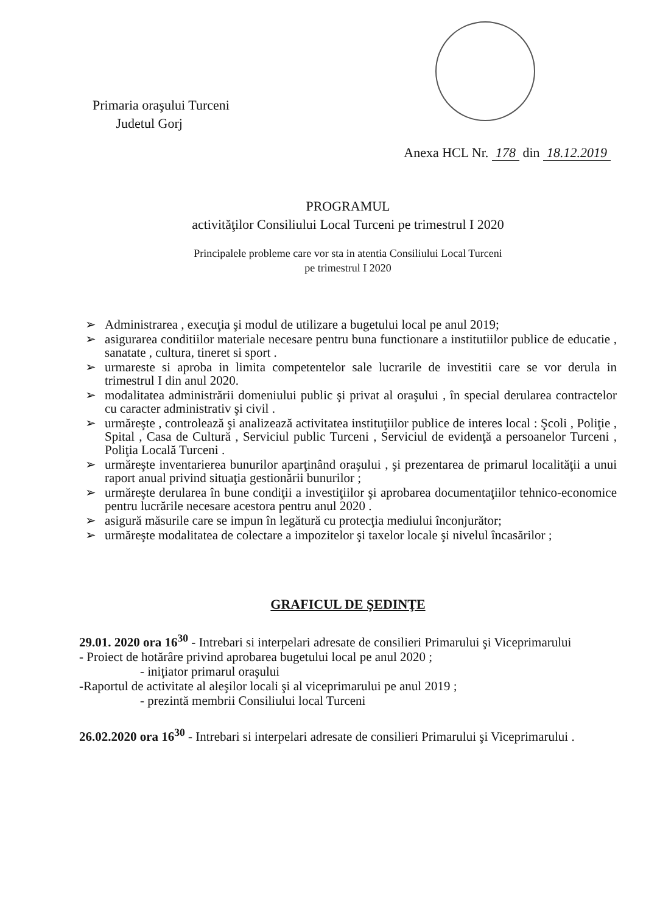Primaria oraşului Turceni
Judetul Gorj
Anexa HCL Nr. 178 din 18.12.2019
PROGRAMUL
activităţilor Consiliului Local Turceni pe trimestrul I 2020
Principalele probleme care vor sta in atentia Consiliului Local Turceni
pe trimestrul I 2020
➢ Administrarea , execuţia şi modul de utilizare a bugetului local pe anul 2019;
➢ asigurarea conditiilor materiale necesare pentru buna functionare a institutiilor publice de educatie , sanatate , cultura, tineret si sport .
➢ urmareste si aproba in limita competentelor sale lucrarile de investitii care se vor derula in trimestrul I din anul 2020.
➢ modalitatea administrării domeniului public şi privat al oraşului , în special derularea contractelor cu caracter administrativ şi civil .
➢ urmăreşte , controlează şi analizează activitatea instituţiilor publice de interes local : Şcoli , Poliţie , Spital , Casa de Cultură , Serviciul public Turceni , Serviciul de evidenţă a persoanelor Turceni , Poliţia Locală Turceni .
➢ urmăreşte inventarierea bunurilor aparţinând oraşului , şi prezentarea de primarul localităţii a unui raport anual privind situaţia gestionării bunurilor ;
➢ urmăreşte derularea în bune condiţii a investiţiilor şi aprobarea documentaţiilor tehnico-economice pentru lucrările necesare acestora pentru anul 2020 .
➢ asigură măsurile care se impun în legătură cu protecţia mediului înconjurător;
➢ urmăreşte modalitatea de colectare a impozitelor şi taxelor locale şi nivelul încasărilor ;
GRAFICUL DE ŞEDINŢE
29.01. 2020 ora 16<sup>30</sup> - Intrebari si interpelari adresate de consilieri Primarului şi Viceprimarului
- Proiect de hotărâre privind aprobarea bugetului local pe anul 2020 ;
- iniţiator primarul oraşului
-Raportul de activitate al aleşilor locali şi al viceprimarului pe anul 2019 ;
- prezintă membrii Consiliului local Turceni
26.02.2020 ora 16<sup>30</sup> - Intrebari si interpelari adresate de consilieri Primarului şi Viceprimarului .